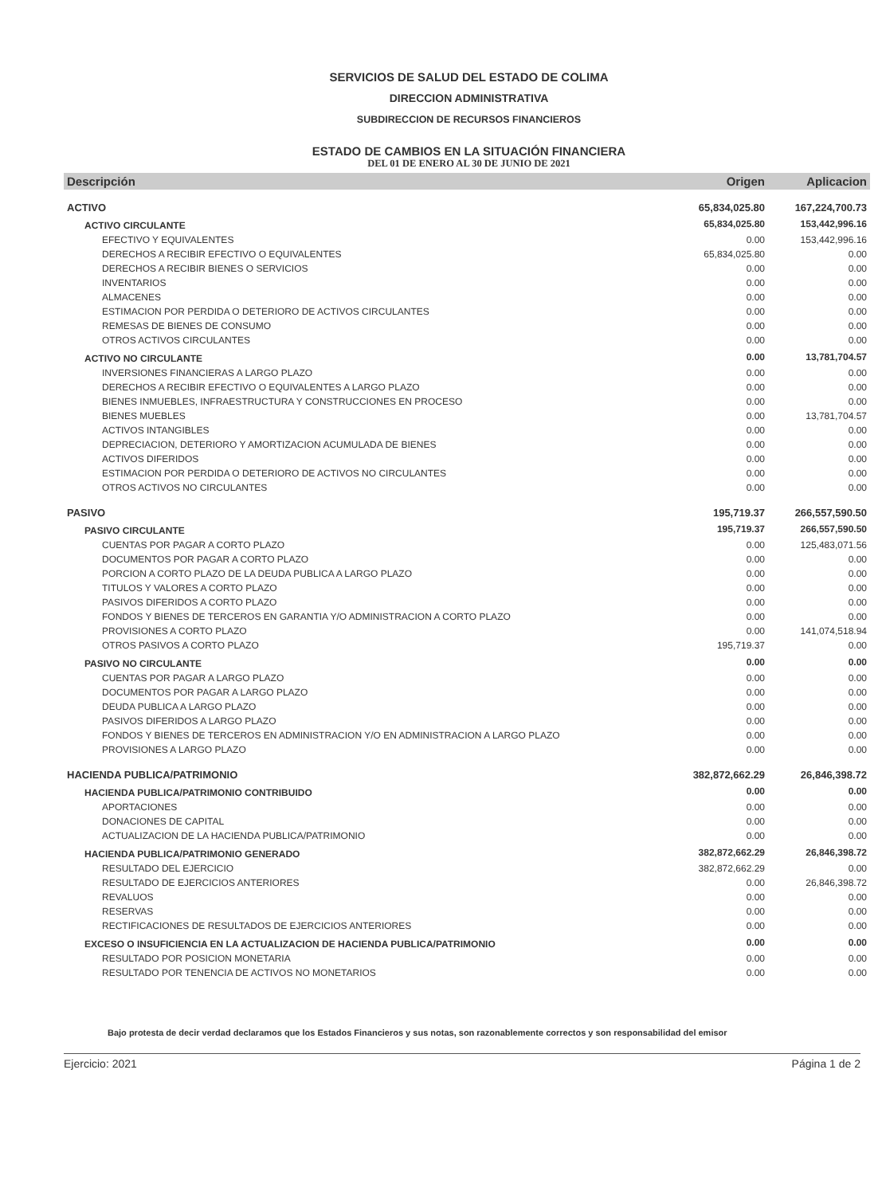SERVICIOS DE SALUD DEL ESTADO DE COLIMA
DIRECCION ADMINISTRATIVA
SUBDIRECCION DE RECURSOS FINANCIEROS
ESTADO DE CAMBIOS EN LA SITUACIÓN FINANCIERA
DEL 01 DE ENERO AL 30 DE JUNIO DE 2021
| Descripción | Origen | Aplicacion |
| --- | --- | --- |
| ACTIVO | 65,834,025.80 | 167,224,700.73 |
| ACTIVO CIRCULANTE | 65,834,025.80 | 153,442,996.16 |
| EFECTIVO Y EQUIVALENTES | 0.00 | 153,442,996.16 |
| DERECHOS A RECIBIR EFECTIVO O EQUIVALENTES | 65,834,025.80 | 0.00 |
| DERECHOS A RECIBIR BIENES O SERVICIOS | 0.00 | 0.00 |
| INVENTARIOS | 0.00 | 0.00 |
| ALMACENES | 0.00 | 0.00 |
| ESTIMACION POR PERDIDA O DETERIORO DE ACTIVOS CIRCULANTES | 0.00 | 0.00 |
| REMESAS DE BIENES DE CONSUMO | 0.00 | 0.00 |
| OTROS ACTIVOS CIRCULANTES | 0.00 | 0.00 |
| ACTIVO NO CIRCULANTE | 0.00 | 13,781,704.57 |
| INVERSIONES FINANCIERAS A LARGO PLAZO | 0.00 | 0.00 |
| DERECHOS A RECIBIR EFECTIVO O EQUIVALENTES A LARGO PLAZO | 0.00 | 0.00 |
| BIENES INMUEBLES, INFRAESTRUCTURA Y CONSTRUCCIONES EN PROCESO | 0.00 | 0.00 |
| BIENES MUEBLES | 0.00 | 13,781,704.57 |
| ACTIVOS INTANGIBLES | 0.00 | 0.00 |
| DEPRECIACION, DETERIORO Y AMORTIZACION ACUMULADA DE BIENES | 0.00 | 0.00 |
| ACTIVOS DIFERIDOS | 0.00 | 0.00 |
| ESTIMACION POR PERDIDA O DETERIORO DE ACTIVOS NO CIRCULANTES | 0.00 | 0.00 |
| OTROS ACTIVOS NO CIRCULANTES | 0.00 | 0.00 |
| PASIVO | 195,719.37 | 266,557,590.50 |
| PASIVO CIRCULANTE | 195,719.37 | 266,557,590.50 |
| CUENTAS POR PAGAR A CORTO PLAZO | 0.00 | 125,483,071.56 |
| DOCUMENTOS POR PAGAR A CORTO PLAZO | 0.00 | 0.00 |
| PORCION A CORTO PLAZO DE LA DEUDA PUBLICA A LARGO PLAZO | 0.00 | 0.00 |
| TITULOS Y VALORES A CORTO PLAZO | 0.00 | 0.00 |
| PASIVOS DIFERIDOS A CORTO PLAZO | 0.00 | 0.00 |
| FONDOS Y BIENES DE TERCEROS EN GARANTIA Y/O ADMINISTRACION A CORTO PLAZO | 0.00 | 0.00 |
| PROVISIONES A CORTO PLAZO | 0.00 | 141,074,518.94 |
| OTROS PASIVOS A CORTO PLAZO | 195,719.37 | 0.00 |
| PASIVO NO CIRCULANTE | 0.00 | 0.00 |
| CUENTAS POR PAGAR A LARGO PLAZO | 0.00 | 0.00 |
| DOCUMENTOS POR PAGAR A LARGO PLAZO | 0.00 | 0.00 |
| DEUDA PUBLICA A LARGO PLAZO | 0.00 | 0.00 |
| PASIVOS DIFERIDOS A LARGO PLAZO | 0.00 | 0.00 |
| FONDOS Y BIENES DE TERCEROS EN ADMINISTRACION Y/O EN ADMINISTRACION A LARGO PLAZO | 0.00 | 0.00 |
| PROVISIONES A LARGO PLAZO | 0.00 | 0.00 |
| HACIENDA PUBLICA/PATRIMONIO | 382,872,662.29 | 26,846,398.72 |
| HACIENDA PUBLICA/PATRIMONIO CONTRIBUIDO | 0.00 | 0.00 |
| APORTACIONES | 0.00 | 0.00 |
| DONACIONES DE CAPITAL | 0.00 | 0.00 |
| ACTUALIZACION DE LA HACIENDA PUBLICA/PATRIMONIO | 0.00 | 0.00 |
| HACIENDA PUBLICA/PATRIMONIO GENERADO | 382,872,662.29 | 26,846,398.72 |
| RESULTADO DEL EJERCICIO | 382,872,662.29 | 0.00 |
| RESULTADO DE EJERCICIOS ANTERIORES | 0.00 | 26,846,398.72 |
| REVALUOS | 0.00 | 0.00 |
| RESERVAS | 0.00 | 0.00 |
| RECTIFICACIONES DE RESULTADOS DE EJERCICIOS ANTERIORES | 0.00 | 0.00 |
| EXCESO O INSUFICIENCIA EN LA ACTUALIZACION DE HACIENDA PUBLICA/PATRIMONIO | 0.00 | 0.00 |
| RESULTADO POR POSICION MONETARIA | 0.00 | 0.00 |
| RESULTADO POR TENENCIA DE ACTIVOS NO MONETARIOS | 0.00 | 0.00 |
Bajo protesta de decir verdad declaramos que los Estados Financieros y sus notas, son razonablemente correctos y son responsabilidad del emisor
Ejercicio: 2021 Página 1 de 2